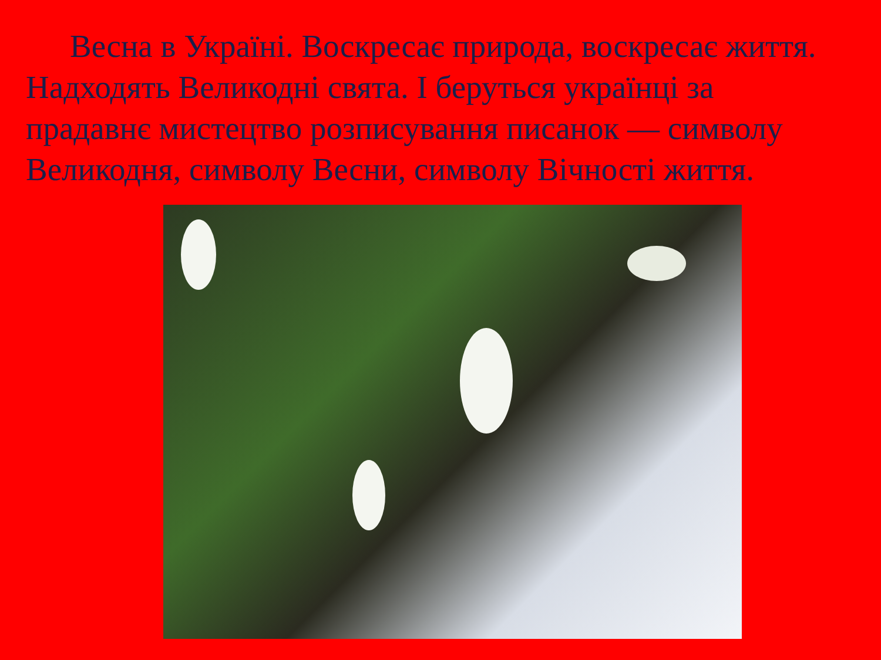Весна в Україні. Воскресає природа, воскресає життя. Надходять Великодні свята. І беруться українці за прадавнє мистецтво розписування писанок — символу Великодня, символу Весни, символу Вічності життя.